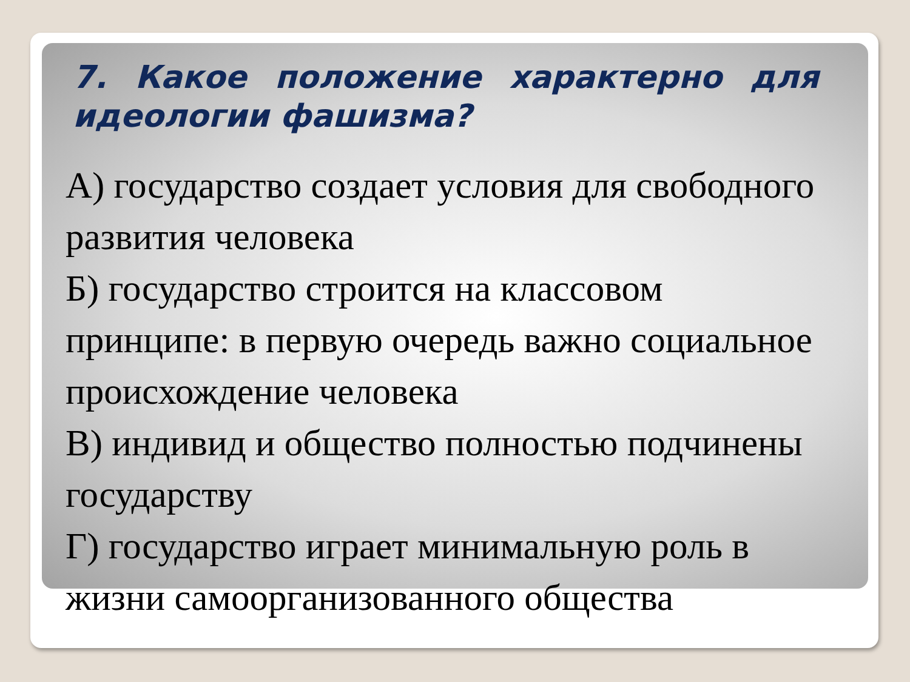7. Какое положение характерно для идеологии фашизма?
А) государство создает условия для свободного развития человека
Б) государство строится на классовом принципе: в первую очередь важно социальное происхождение человека
В) индивид и общество полностью подчинены государству
Г) государство играет минимальную роль в жизни самоорганизованного общества